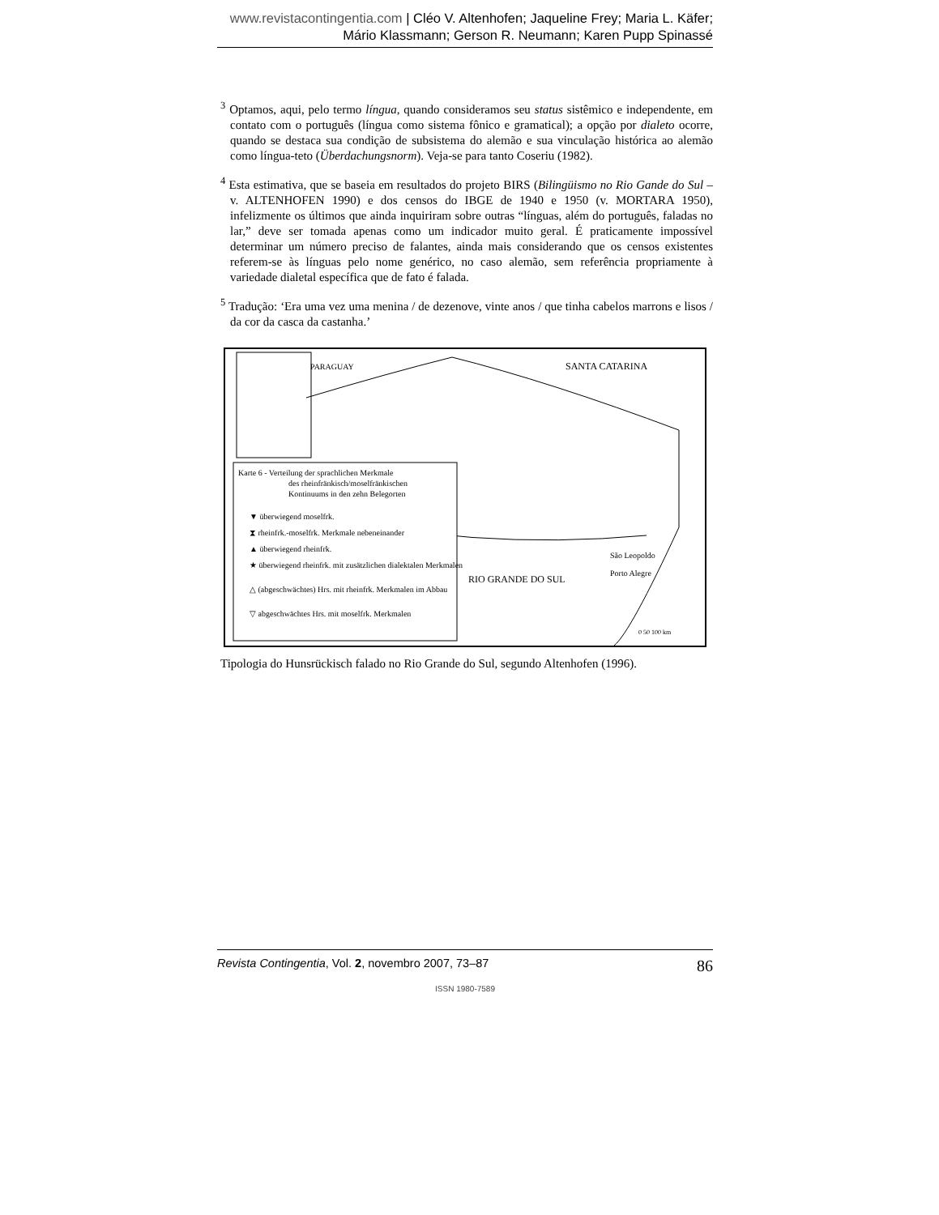www.revistacontingentia.com | Cléo V. Altenhofen; Jaqueline Frey; Maria L. Käfer; Mário Klassmann; Gerson R. Neumann; Karen Pupp Spinassé
<sup>3</sup> Optamos, aqui, pelo termo língua, quando consideramos seu status sistêmico e independente, em contato com o português (língua como sistema fônico e gramatical); a opção por dialeto ocorre, quando se destaca sua condição de subsistema do alemão e sua vinculação histórica ao alemão como língua-teto (Überdachungsnorm). Veja-se para tanto Coseriu (1982).
<sup>4</sup> Esta estimativa, que se baseia em resultados do projeto BIRS (Bilingüismo no Rio Gande do Sul – v. ALTENHOFEN 1990) e dos censos do IBGE de 1940 e 1950 (v. MORTARA 1950), infelizmente os últimos que ainda inquiriram sobre outras “línguas, além do português, faladas no lar,” deve ser tomada apenas como um indicador muito geral. É praticamente impossível determinar um número preciso de falantes, ainda mais considerando que os censos existentes referem-se às línguas pelo nome genérico, no caso alemão, sem referência propriamente à variedade dialetal específica que de fato é falada.
<sup>5</sup> Tradução: ‘Era uma vez uma menina / de dezenove, vinte anos / que tinha cabelos marrons e lisos / da cor da casca da castanha.’
PARAGUAY
SANTA CATARINA
RIO GRANDE DO SUL
São Leopoldo
Porto Alegre
0 50 100 km
Karte 6 - Verteilung der sprachlichen Merkmale
des rheinfränkisch/moselfränkischen
Kontinuums in den zehn Belegorten
▼ überwiegend moselfrk.
⧗ rheinfrk.-moselfrk. Merkmale nebeneinander
▲ überwiegend rheinfrk.
★ überwiegend rheinfrk. mit zusätzlichen dialektalen Merkmalen
△ (abgeschwächtes) Hrs. mit rheinfrk. Merkmalen im Abbau
▽ abgeschwächtes Hrs. mit moselfrk. Merkmalen
Tipologia do Hunsrückisch falado no Rio Grande do Sul, segundo Altenhofen (1996).
Revista Contingentia, Vol. 2, novembro 2007, 73–87 86
ISSN 1980-7589